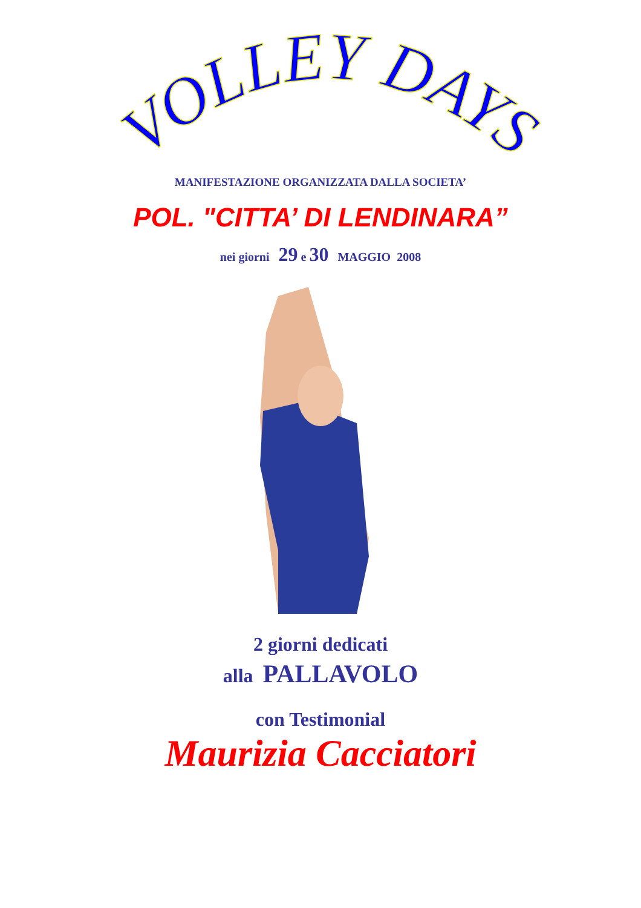VOLLEY DAYS
MANIFESTAZIONE ORGANIZZATA DALLA SOCIETA’
POL. "CITTA’ DI LENDINARA”
nei giorni 29 e 30 MAGGIO 2008
2 giorni dedicati
alla PALLAVOLO
con Testimonial
Maurizia Cacciatori